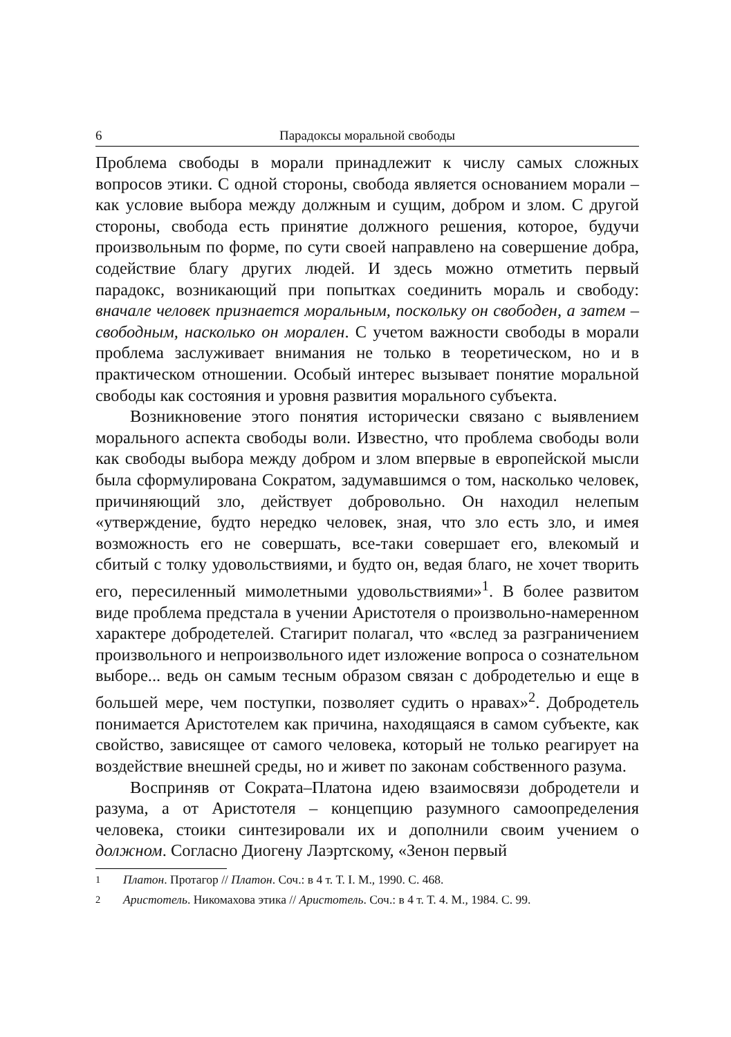6 Парадоксы моральной свободы
Проблема свободы в морали принадлежит к числу самых сложных вопросов этики. С одной стороны, свобода является основанием морали – как условие выбора между должным и сущим, добром и злом. С другой стороны, свобода есть принятие должного решения, которое, будучи произвольным по форме, по сути своей направлено на совершение добра, содействие благу других людей. И здесь можно отметить первый парадокс, возникающий при попытках соединить мораль и свободу: вначале человек признается моральным, поскольку он свободен, а затем – свободным, насколько он морален. С учетом важности свободы в морали проблема заслуживает внимания не только в теоретическом, но и в практическом отношении. Особый интерес вызывает понятие моральной свободы как состояния и уровня развития морального субъекта.
Возникновение этого понятия исторически связано с выявлением морального аспекта свободы воли. Известно, что проблема свободы воли как свободы выбора между добром и злом впервые в европейской мысли была сформулирована Сократом, задумавшимся о том, насколько человек, причиняющий зло, действует добровольно. Он находил нелепым «утверждение, будто нередко человек, зная, что зло есть зло, и имея возможность его не совершать, все-таки совершает его, влекомый и сбитый с толку удовольствиями, и будто он, ведая благо, не хочет творить его, пересиленный мимолетными удовольствиями»<sup>1</sup>. В более развитом виде проблема предстала в учении Аристотеля о произвольно-намеренном характере добродетелей. Стагирит полагал, что «вслед за разграничением произвольного и непроизвольного идет изложение вопроса о сознательном выборе... ведь он самым тесным образом связан с добродетелью и еще в большей мере, чем поступки, позволяет судить о нравах»<sup>2</sup>. Добродетель понимается Аристотелем как причина, находящаяся в самом субъекте, как свойство, зависящее от самого человека, который не только реагирует на воздействие внешней среды, но и живет по законам собственного разума.
Восприняв от Сократа–Платона идею взаимосвязи добродетели и разума, а от Аристотеля – концепцию разумного самоопределения человека, стоики синтезировали их и дополнили своим учением о должном. Согласно Диогену Лаэртскому, «Зенон первый
<sup>1</sup> Платон. Протагор // Платон. Соч.: в 4 т. Т. I. М., 1990. С. 468.
<sup>2</sup> Аристотель. Никомахова этика // Аристотель. Соч.: в 4 т. Т. 4. М., 1984. С. 99.